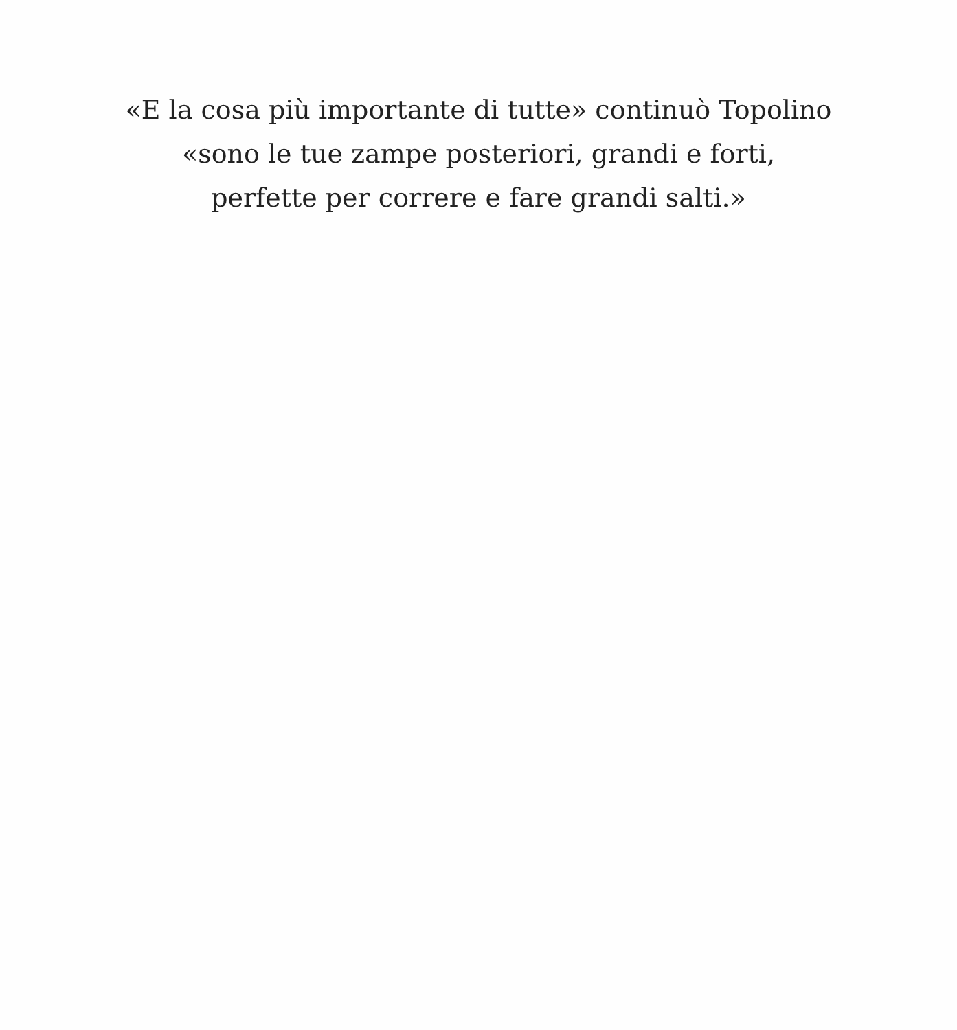«E la cosa più importante di tutte» continuò Topolino
«sono le tue zampe posteriori, grandi e forti,
perfette per correre e fare grandi salti.»